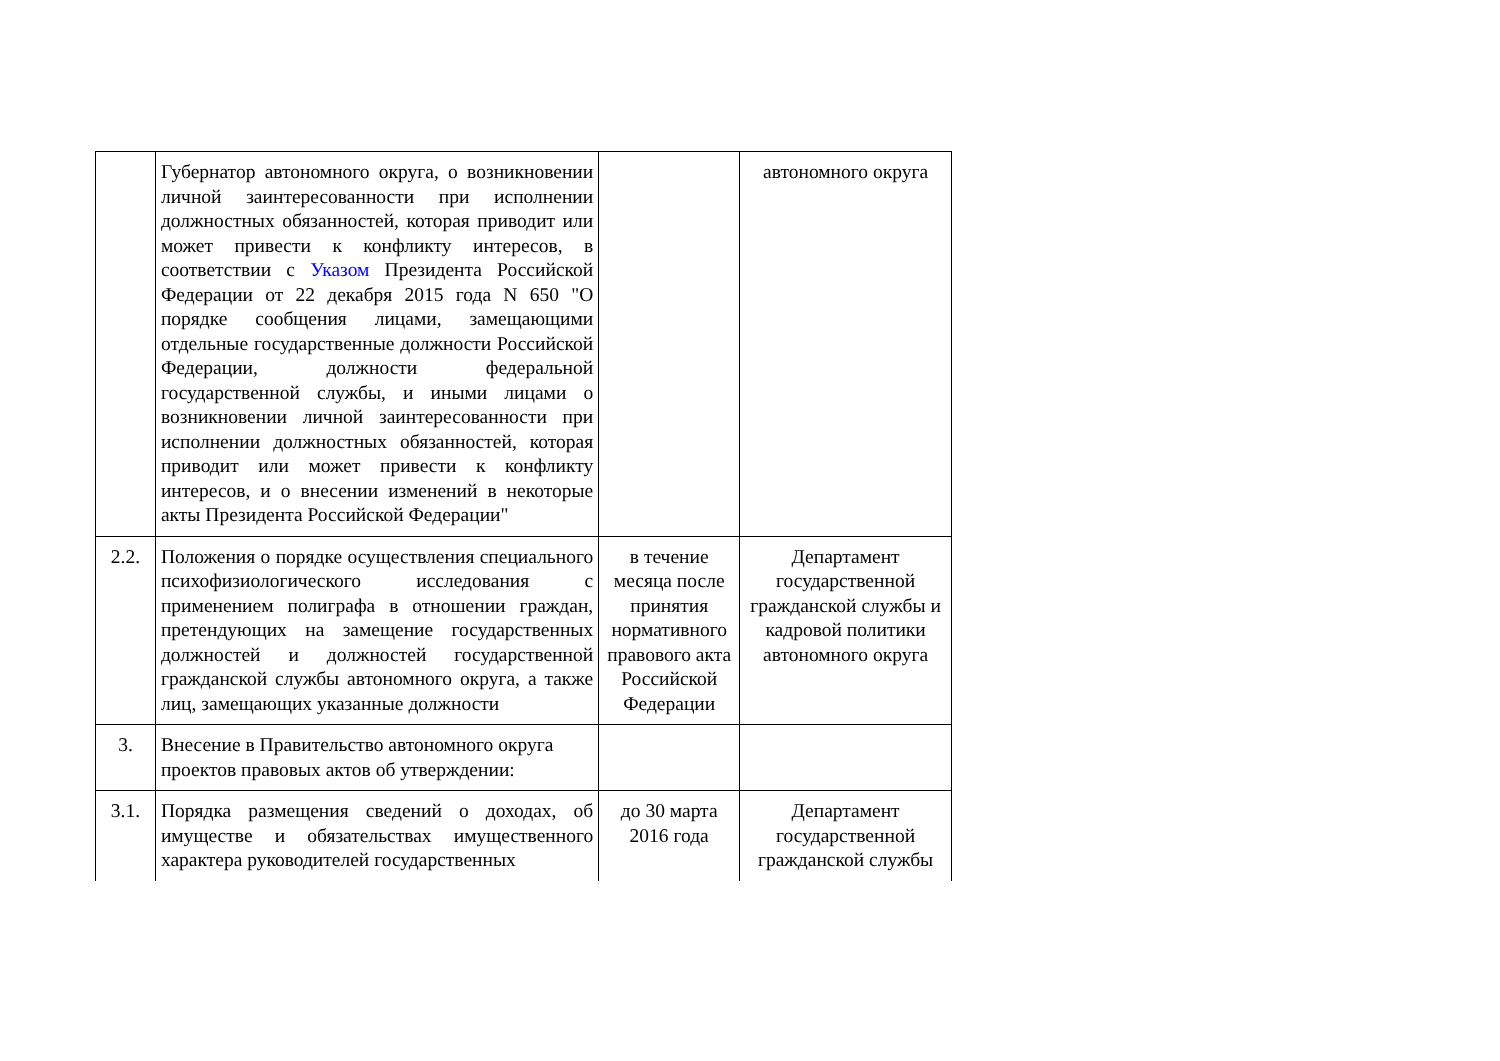| | Губернатор автономного округа, о возникновении личной заинтересованности при исполнении должностных обязанностей, которая приводит или может привести к конфликту интересов, в соответствии с Указом Президента Российской Федерации от 22 декабря 2015 года N 650 "О порядке сообщения лицами, замещающими отдельные государственные должности Российской Федерации, должности федеральной государственной службы, и иными лицами о возникновении личной заинтересованности при исполнении должностных обязанностей, которая приводит или может привести к конфликту интересов, и о внесении изменений в некоторые акты Президента Российской Федерации" | | автономного округа |
| 2.2. | Положения о порядке осуществления специального психофизиологического исследования с применением полиграфа в отношении граждан, претендующих на замещение государственных должностей и должностей государственной гражданской службы автономного округа, а также лиц, замещающих указанные должности | в течение месяца после принятия нормативного правового акта Российской Федерации | Департамент государственной гражданской службы и кадровой политики автономного округа |
| 3. | Внесение в Правительство автономного округа проектов правовых актов об утверждении: | | |
| 3.1. | Порядка размещения сведений о доходах, об имуществе и обязательствах имущественного характера руководителей государственных | до 30 марта 2016 года | Департамент государственной гражданской службы |